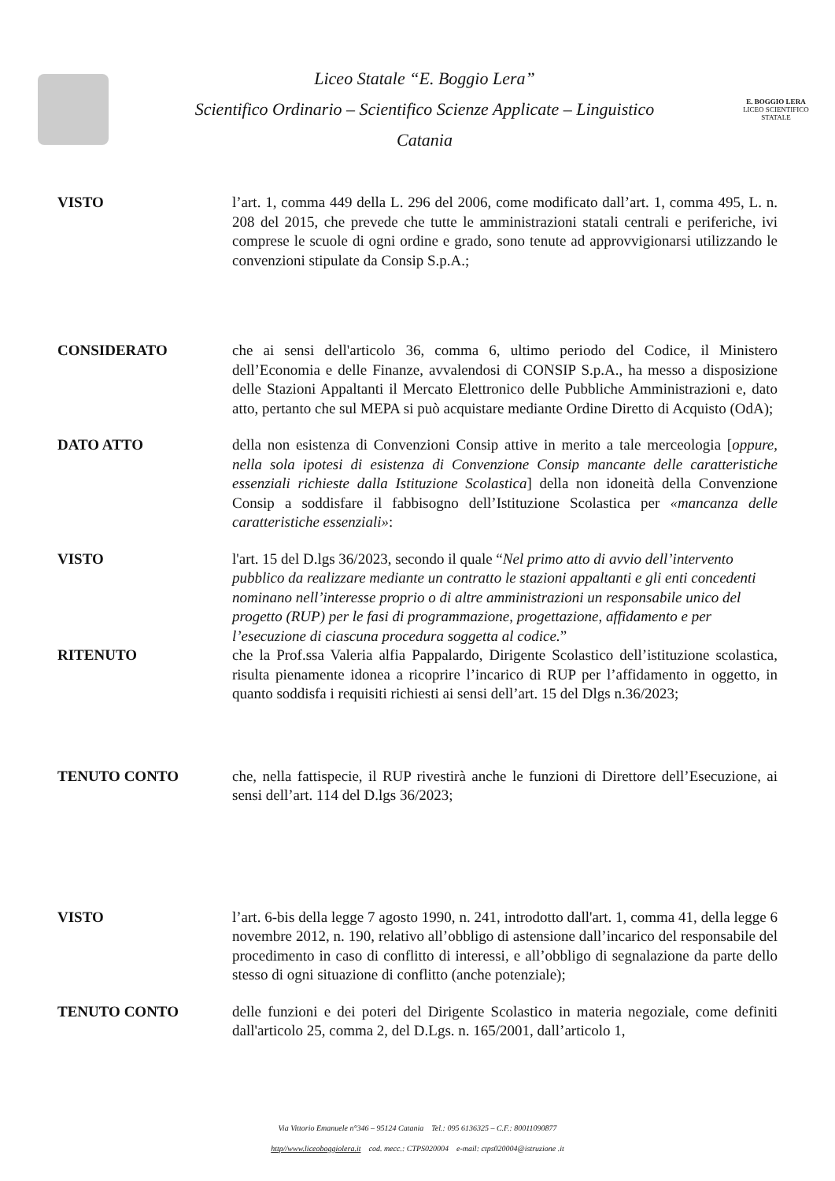Liceo Statale “E. Boggio Lera”
Scientifico Ordinario – Scientifico Scienze Applicate – Linguistico
Catania
E. BOGGIO LERA
LICEO SCIENTIFICO STATALE
VISTO l’art. 1, comma 449 della L. 296 del 2006, come modificato dall’art. 1, comma 495, L. n. 208 del 2015, che prevede che tutte le amministrazioni statali centrali e periferiche, ivi comprese le scuole di ogni ordine e grado, sono tenute ad approvvigionarsi utilizzando le convenzioni stipulate da Consip S.p.A.;
CONSIDERATO che ai sensi dell'articolo 36, comma 6, ultimo periodo del Codice, il Ministero dell’Economia e delle Finanze, avvalendosi di CONSIP S.p.A., ha messo a disposizione delle Stazioni Appaltanti il Mercato Elettronico delle Pubbliche Amministrazioni e, dato atto, pertanto che sul MEPA si può acquistare mediante Ordine Diretto di Acquisto (OdA);
DATO ATTO della non esistenza di Convenzioni Consip attive in merito a tale merceologia [oppure, nella sola ipotesi di esistenza di Convenzione Consip mancante delle caratteristiche essenziali richieste dalla Istituzione Scolastica] della non idoneità della Convenzione Consip a soddisfare il fabbisogno dell’Istituzione Scolastica per «mancanza delle caratteristiche essenziali»:
VISTO l'art. 15 del D.lgs 36/2023, secondo il quale “Nel primo atto di avvio dell’intervento pubblico da realizzare mediante un contratto le stazioni appaltanti e gli enti concedenti nominano nell’interesse proprio o di altre amministrazioni un responsabile unico del progetto (RUP) per le fasi di programmazione, progettazione, affidamento e per l’esecuzione di ciascuna procedura soggetta al codice.”
RITENUTO che la Prof.ssa Valeria alfia Pappalardo, Dirigente Scolastico dell’istituzione scolastica, risulta pienamente idonea a ricoprire l’incarico di RUP per l’affidamento in oggetto, in quanto soddisfa i requisiti richiesti ai sensi dell’art. 15 del Dlgs n.36/2023;
TENUTO CONTO che, nella fattispecie, il RUP rivestirà anche le funzioni di Direttore dell’Esecuzione, ai sensi dell’art. 114 del D.lgs 36/2023;
VISTO l’art. 6-bis della legge 7 agosto 1990, n. 241, introdotto dall'art. 1, comma 41, della legge 6 novembre 2012, n. 190, relativo all’obbligo di astensione dall’incarico del responsabile del procedimento in caso di conflitto di interessi, e all’obbligo di segnalazione da parte dello stesso di ogni situazione di conflitto (anche potenziale);
TENUTO CONTO delle funzioni e dei poteri del Dirigente Scolastico in materia negoziale, come definiti dall'articolo 25, comma 2, del D.Lgs. n. 165/2001, dall’articolo 1,
Via Vittorio Emanuele n°346 – 95124 Catania Tel.: 095 6136325 – C.F.: 80011090877
http//www.liceoboggiolera.it cod. mecc.: CTPS020004 e-mail: ctps020004@istruzione .it